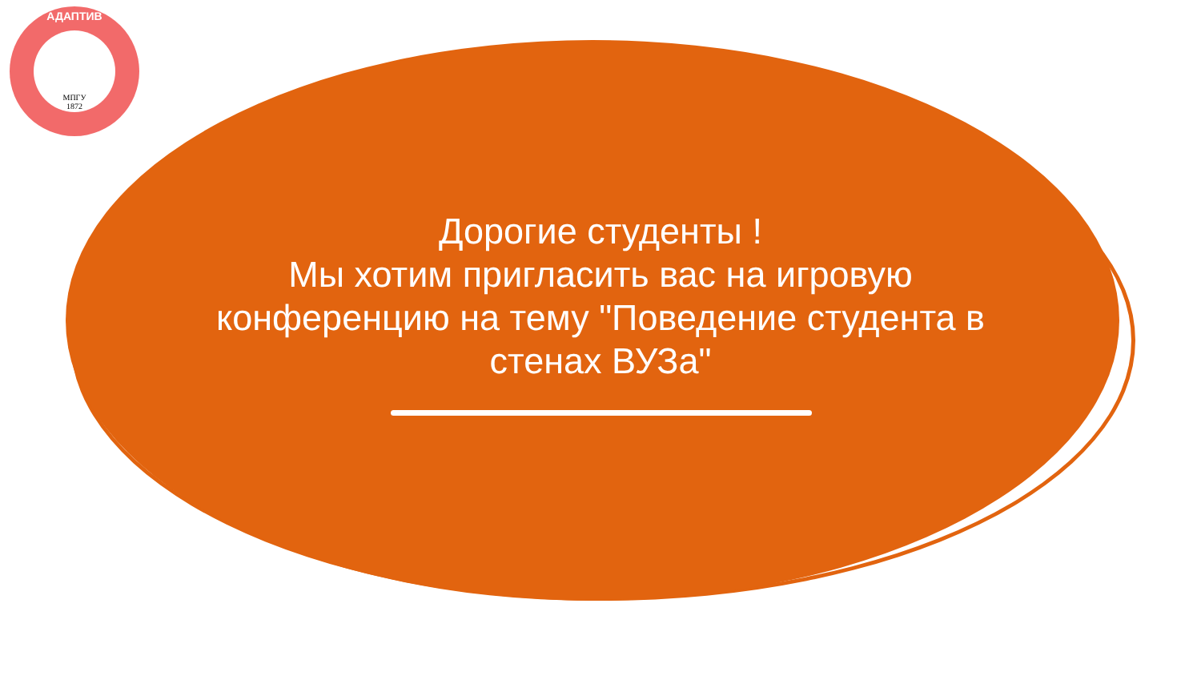АДАПТИВ
МПГУ
1872
Дорогие студенты !
Мы хотим пригласить вас на игровую конференцию на тему "Поведение студента в стенах ВУЗа"